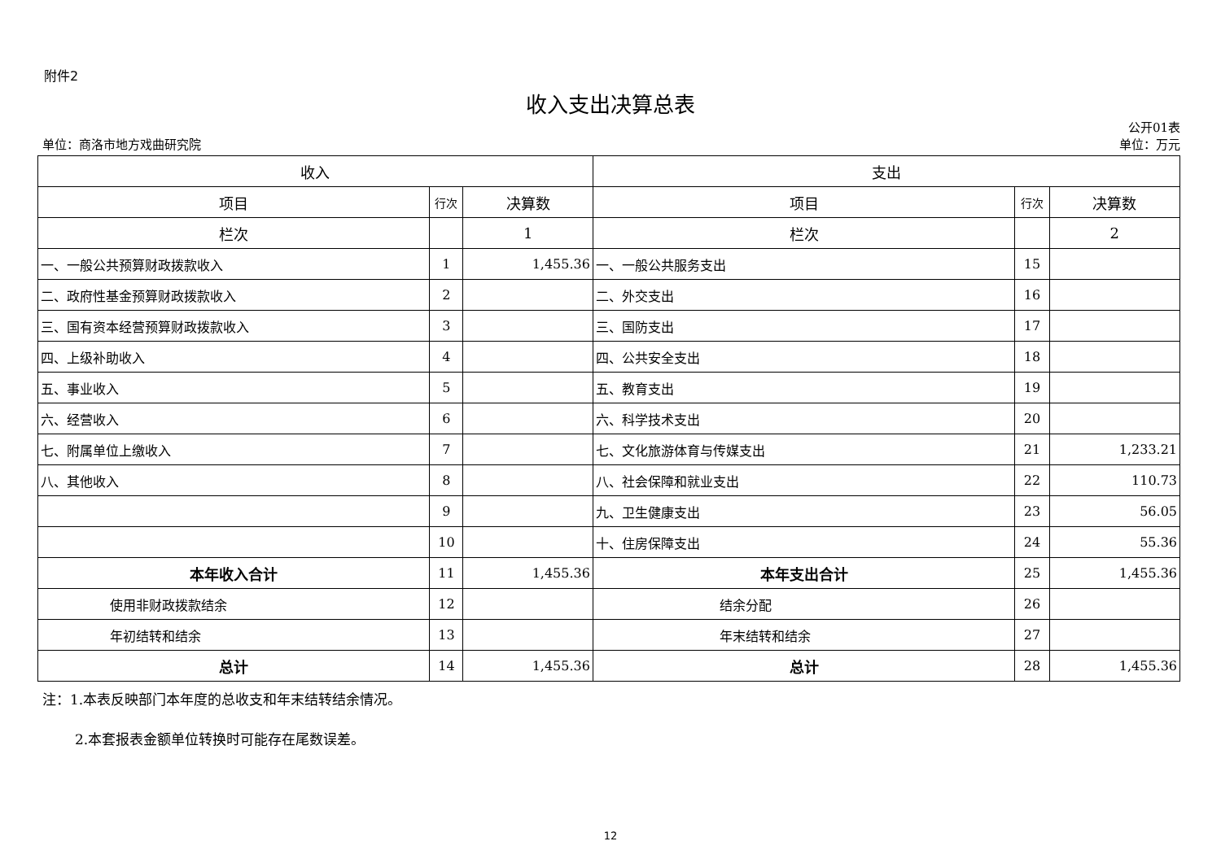附件2
收入支出决算总表
单位：商洛市地方戏曲研究院
公开01表
单位：万元
| 收入 | | | 支出 | | |
| --- | --- | --- | --- | --- | --- |
| 项目 | 行次 | 决算数 | 项目 | 行次 | 决算数 |
| 栏次 | | 1 | 栏次 | | 2 |
| 一、一般公共预算财政拨款收入 | 1 | 1,455.36 | 一、一般公共服务支出 | 15 | |
| 二、政府性基金预算财政拨款收入 | 2 | | 二、外交支出 | 16 | |
| 三、国有资本经营预算财政拨款收入 | 3 | | 三、国防支出 | 17 | |
| 四、上级补助收入 | 4 | | 四、公共安全支出 | 18 | |
| 五、事业收入 | 5 | | 五、教育支出 | 19 | |
| 六、经营收入 | 6 | | 六、科学技术支出 | 20 | |
| 七、附属单位上缴收入 | 7 | | 七、文化旅游体育与传媒支出 | 21 | 1,233.21 |
| 八、其他收入 | 8 | | 八、社会保障和就业支出 | 22 | 110.73 |
| | 9 | | 九、卫生健康支出 | 23 | 56.05 |
| | 10 | | 十、住房保障支出 | 24 | 55.36 |
| 本年收入合计 | 11 | 1,455.36 | 本年支出合计 | 25 | 1,455.36 |
| 使用非财政拨款结余 | 12 | | 结余分配 | 26 | |
| 年初结转和结余 | 13 | | 年末结转和结余 | 27 | |
| 总计 | 14 | 1,455.36 | 总计 | 28 | 1,455.36 |
注：1.本表反映部门本年度的总收支和年末结转结余情况。
2.本套报表金额单位转换时可能存在尾数误差。
12